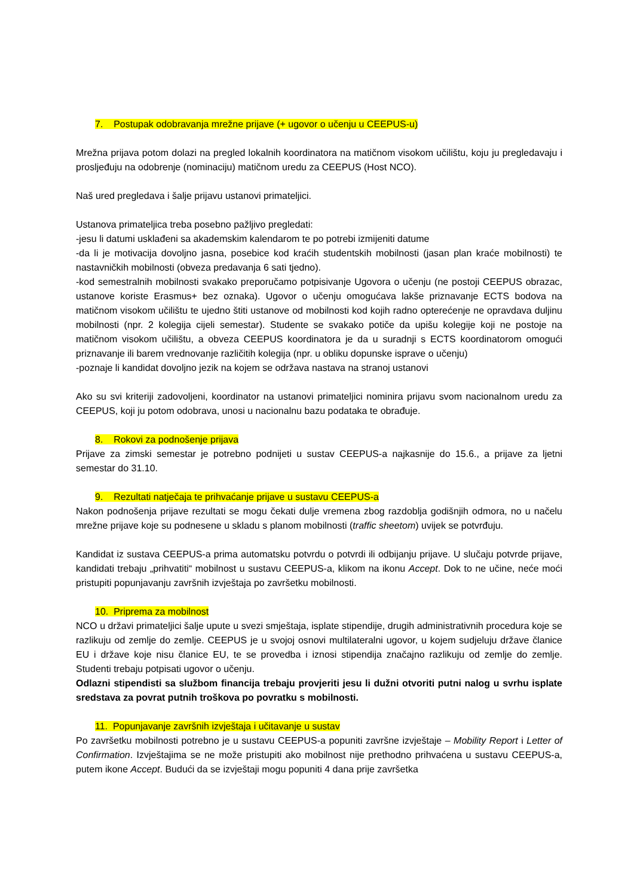7. Postupak odobravanja mrežne prijave (+ ugovor o učenju u CEEPUS-u)
Mrežna prijava potom dolazi na pregled lokalnih koordinatora na matičnom visokom učilištu, koju ju pregledavaju i prosljeđuju na odobrenje (nominaciju) matičnom uredu za CEEPUS (Host NCO).
Naš ured pregledava i šalje prijavu ustanovi primateljici.
Ustanova primateljica treba posebno pažljivo pregledati:
-jesu li datumi usklađeni sa akademskim kalendarom te po potrebi izmijeniti datume
-da li je motivacija dovoljno jasna, posebice kod kraćih studentskih mobilnosti (jasan plan kraće mobilnosti) te nastavničkih mobilnosti (obveza predavanja 6 sati tjedno).
-kod semestralnih mobilnosti svakako preporučamo potpisivanje Ugovora o učenju (ne postoji CEEPUS obrazac, ustanove koriste Erasmus+ bez oznaka). Ugovor o učenju omogućava lakše priznavanje ECTS bodova na matičnom visokom učilištu te ujedno štiti ustanove od mobilnosti kod kojih radno opterećenje ne opravdava duljinu mobilnosti (npr. 2 kolegija cijeli semestar). Studente se svakako potiče da upišu kolegije koji ne postoje na matičnom visokom učilištu, a obveza CEEPUS koordinatora je da u suradnji s ECTS koordinatorom omogući priznavanje ili barem vrednovanje različitih kolegija (npr. u obliku dopunske isprave o učenju)
-poznaje li kandidat dovoljno jezik na kojem se održava nastava na stranoj ustanovi
Ako su svi kriteriji zadovoljeni, koordinator na ustanovi primateljici nominira prijavu svom nacionalnom uredu za CEEPUS, koji ju potom odobrava, unosi u nacionalnu bazu podataka te obrađuje.
8. Rokovi za podnošenje prijava
Prijave za zimski semestar je potrebno podnijeti u sustav CEEPUS-a najkasnije do 15.6., a prijave za ljetni semestar do 31.10.
9. Rezultati natječaja te prihvaćanje prijave u sustavu CEEPUS-a
Nakon podnošenja prijave rezultati se mogu čekati dulje vremena zbog razdoblja godišnjih odmora, no u načelu mrežne prijave koje su podnesene u skladu s planom mobilnosti (traffic sheetom) uvijek se potvrđuju.
Kandidat iz sustava CEEPUS-a prima automatsku potvrdu o potvrdi ili odbijanju prijave. U slučaju potvrde prijave, kandidati trebaju „prihvatiti“ mobilnost u sustavu CEEPUS-a, klikom na ikonu Accept. Dok to ne učine, neće moći pristupiti popunjavanju završnih izvještaja po završetku mobilnosti.
10. Priprema za mobilnost
NCO u državi primateljici šalje upute u svezi smještaja, isplate stipendije, drugih administrativnih procedura koje se razlikuju od zemlje do zemlje. CEEPUS je u svojoj osnovi multilateralni ugovor, u kojem sudjeluju države članice EU i države koje nisu članice EU, te se provedba i iznosi stipendija značajno razlikuju od zemlje do zemlje. Studenti trebaju potpisati ugovor o učenju.
Odlazni stipendisti sa službom financija trebaju provjeriti jesu li dužni otvoriti putni nalog u svrhu isplate sredstava za povrat putnih troškova po povratku s mobilnosti.
11. Popunjavanje završnih izvještaja i učitavanje u sustav
Po završetku mobilnosti potrebno je u sustavu CEEPUS-a popuniti završne izvještaje – Mobility Report i Letter of Confirmation. Izvještajima se ne može pristupiti ako mobilnost nije prethodno prihvaćena u sustavu CEEPUS-a, putem ikone Accept. Budući da se izvještaji mogu popuniti 4 dana prije završetka